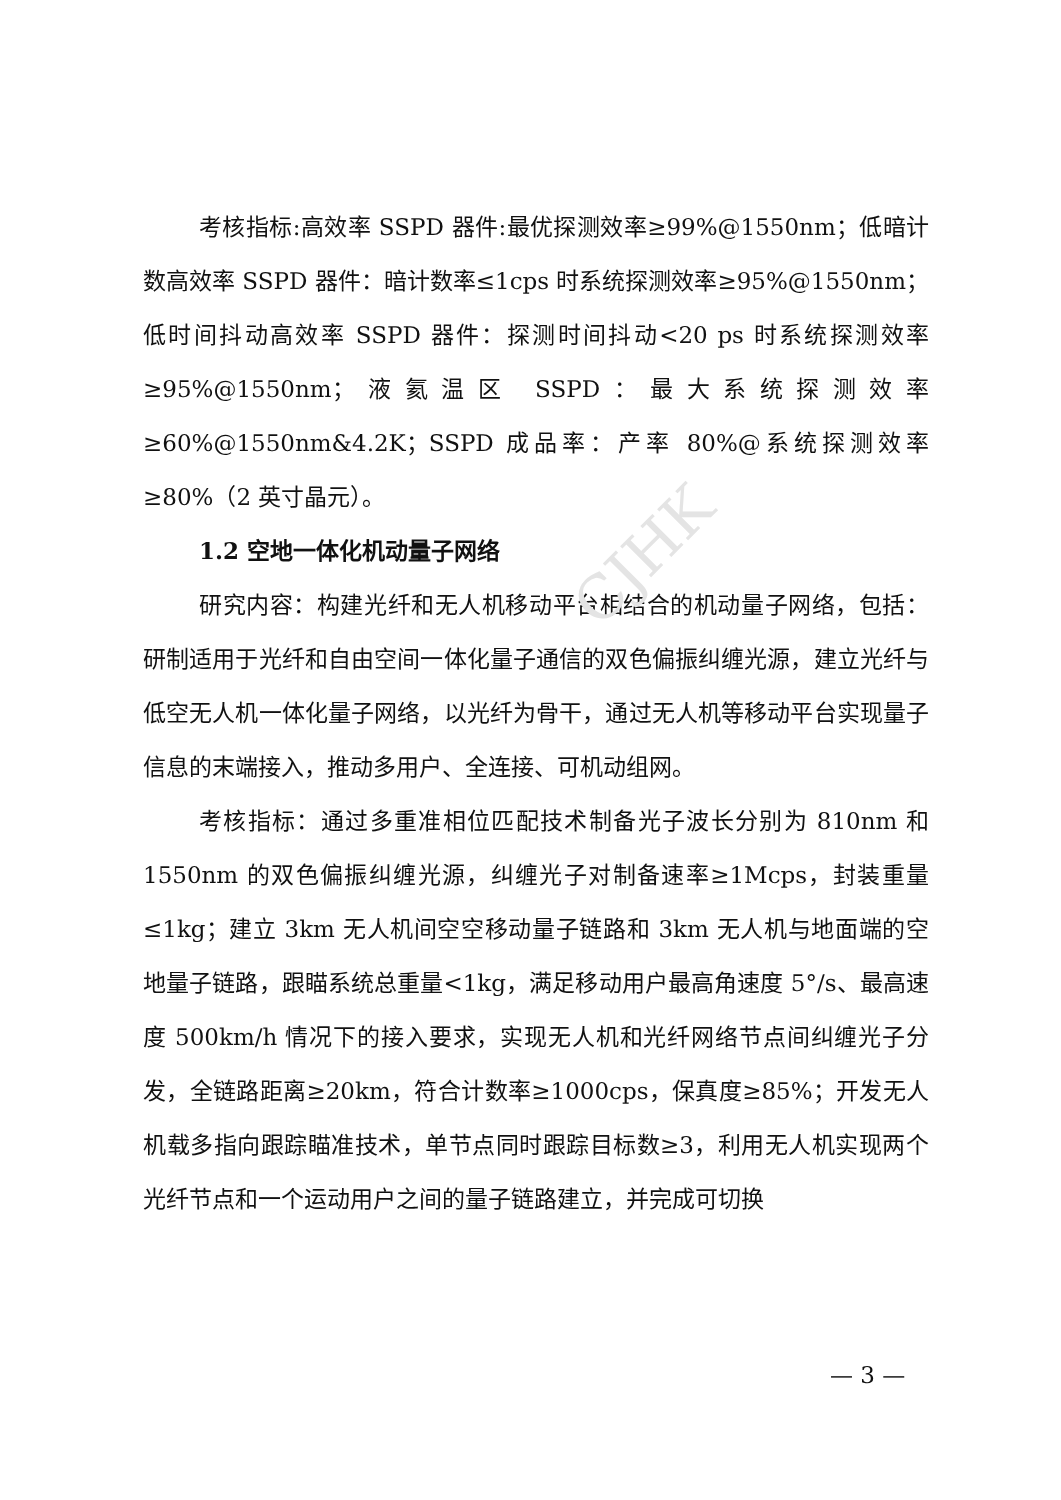CJHK
考核指标:高效率 SSPD 器件:最优探测效率≥99%@1550nm；低暗计数高效率 SSPD 器件：暗计数率≤1cps 时系统探测效率≥95%@1550nm；低时间抖动高效率 SSPD 器件：探测时间抖动<20 ps 时系统探测效率≥95%@1550nm；液氦温区 SSPD：最大系统探测效率≥60%@1550nm&4.2K；SSPD 成品率：产率 80%@系统探测效率≥80%（2 英寸晶元）。
1.2 空地一体化机动量子网络
研究内容：构建光纤和无人机移动平台相结合的机动量子网络，包括：研制适用于光纤和自由空间一体化量子通信的双色偏振纠缠光源，建立光纤与低空无人机一体化量子网络，以光纤为骨干，通过无人机等移动平台实现量子信息的末端接入，推动多用户、全连接、可机动组网。
考核指标：通过多重准相位匹配技术制备光子波长分别为 810nm 和 1550nm 的双色偏振纠缠光源，纠缠光子对制备速率≥1Mcps，封装重量≤1kg；建立 3km 无人机间空空移动量子链路和 3km 无人机与地面端的空地量子链路，跟瞄系统总重量<1kg，满足移动用户最高角速度 5°/s、最高速度 500km/h 情况下的接入要求，实现无人机和光纤网络节点间纠缠光子分发，全链路距离≥20km，符合计数率≥1000cps，保真度≥85%；开发无人机载多指向跟踪瞄准技术，单节点同时跟踪目标数≥3，利用无人机实现两个光纤节点和一个运动用户之间的量子链路建立，并完成可切换
— 3 —